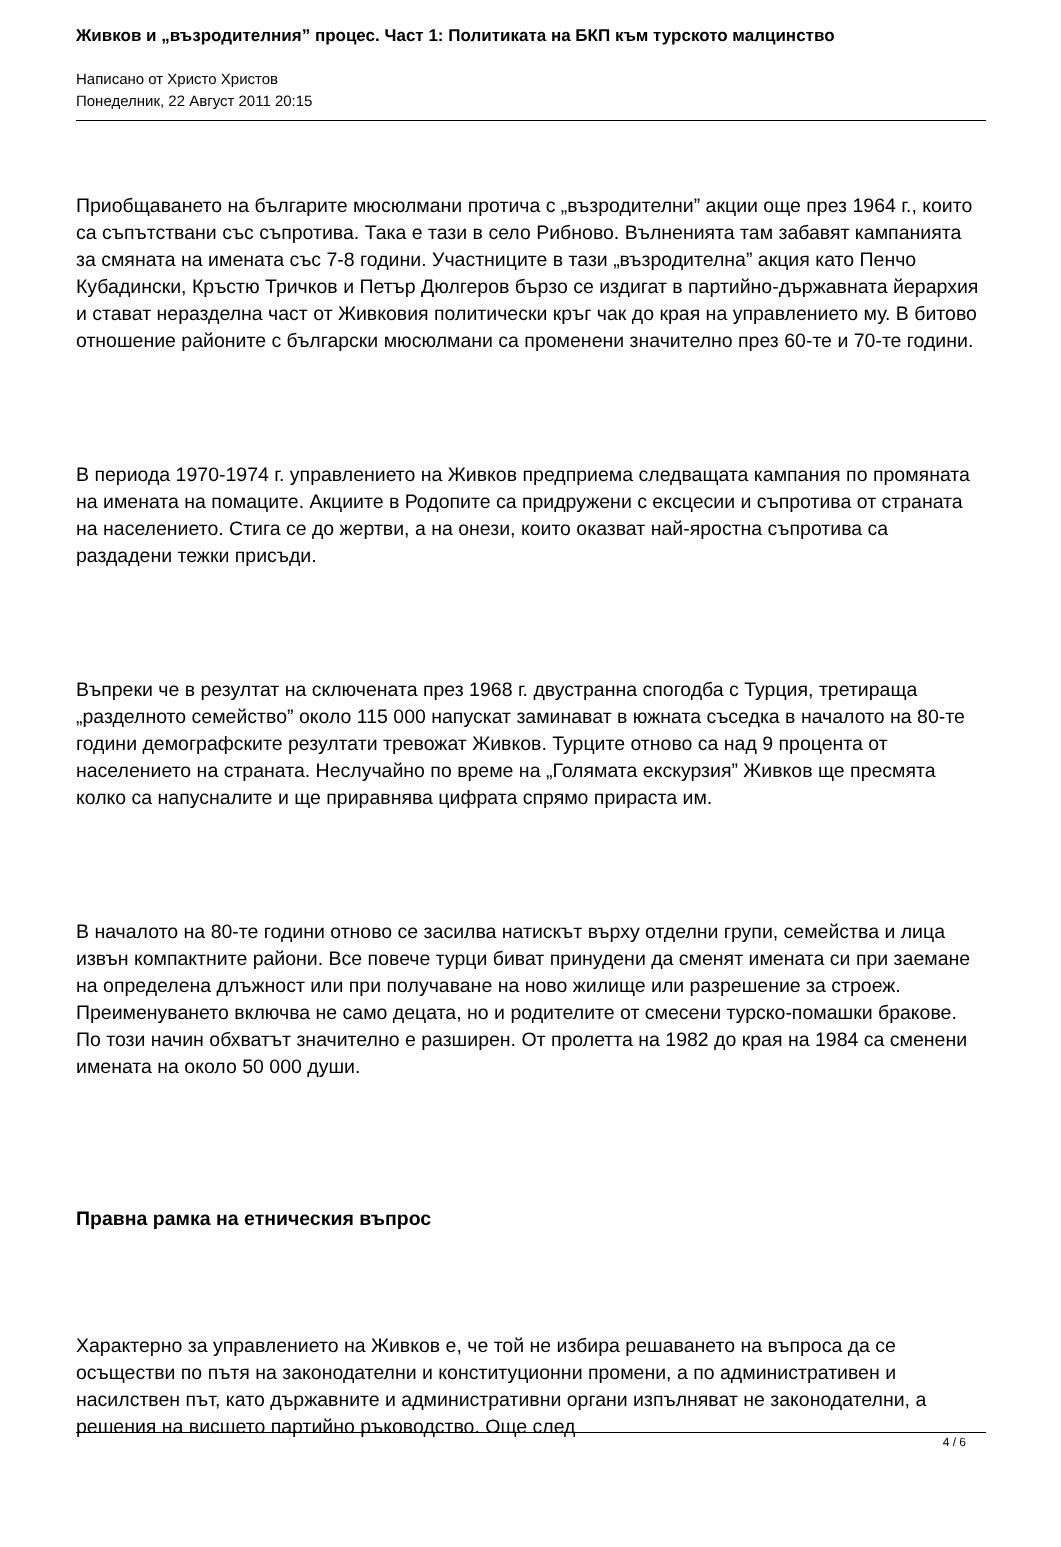Живков и „възродителния” процес. Част 1: Политиката на БКП към турското малцинство
Написано от Христо Христов
Понеделник, 22 Август 2011 20:15
Приобщаването на българите мюсюлмани протича с „възродителни” акции още през 1964 г., които са съпътствани със съпротива. Така е тази в село Рибново. Вълненията там забавят кампанията за смяната на имената със 7-8 години. Участниците в тази „възродителна” акция като Пенчо Кубадински, Кръстю Тричков и Петър Дюлгеров бързо се издигат в партийно-държавната йерархия и стават неразделна част от Живковия политически кръг чак до края на управлението му. В битово отношение районите с български мюсюлмани са променени значително през 60-те и 70-те години.
В периода 1970-1974 г. управлението на Живков предприема следващата кампания по промяната на имената на помаците. Акциите в Родопите са придружени с ексцесии и съпротива от страната на населението. Стига се до жертви, а на онези, които оказват най-яростна съпротива са раздадени тежки присъди.
Въпреки че в резултат на сключената през 1968 г. двустранна спогодба с Турция, третираща „разделното семейство” около 115 000 напускат заминават в южната съседка в началото на 80-те години демографските резултати тревожат Живков. Турците отново са над 9 процента от населението на страната. Неслучайно по време на „Голямата екскурзия” Живков ще пресмята колко са напусналите и ще приравнява цифрата спрямо прираста им.
В началото на 80-те години отново се засилва натискът върху отделни групи, семейства и лица извън компактните райони. Все повече турци биват принудени да сменят имената си при заемане на определена длъжност или при получаване на ново жилище или разрешение за строеж. Преименуването включва не само децата, но и родителите от смесени турско-помашки бракове. По този начин обхватът значително е разширен. От пролетта на 1982 до края на 1984 са сменени имената на около 50 000 души.
Правна рамка на етническия въпрос
Характерно за управлението на Живков е, че той не избира решаването на въпроса да се осъществи по пътя на законодателни и конституционни промени, а по административен и насилствен път, като държавните и административни органи изпълняват не законодателни, а решения на висшето партийно ръководство. Още след
4 / 6